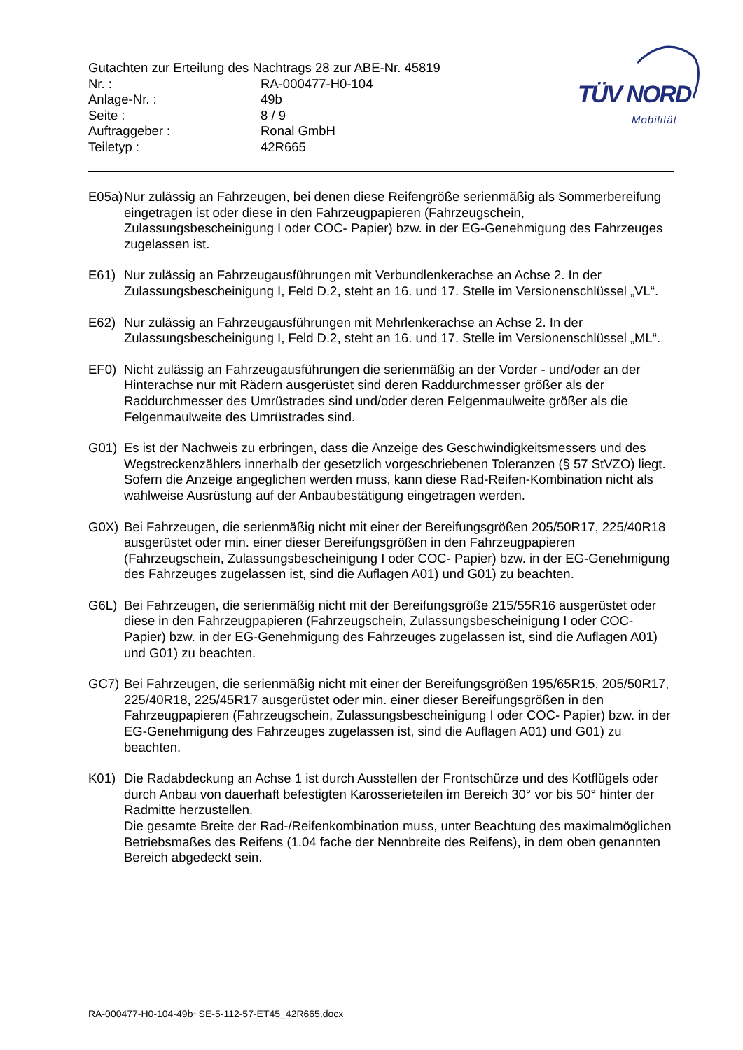Gutachten zur Erteilung des Nachtrags 28 zur ABE-Nr. 45819
Nr. : RA-000477-H0-104
Anlage-Nr. : 49b
Seite : 8 / 9
Auftraggeber : Ronal GmbH
Teiletyp : 42R665
TÜV NORD
Mobilität
E05a) Nur zulässig an Fahrzeugen, bei denen diese Reifengröße serienmäßig als Sommerbereifung eingetragen ist oder diese in den Fahrzeugpapieren (Fahrzeugschein, Zulassungsbescheinigung I oder COC- Papier) bzw. in der EG-Genehmigung des Fahrzeuges zugelassen ist.
E61) Nur zulässig an Fahrzeugausführungen mit Verbundlenkerachse an Achse 2. In der Zulassungsbescheinigung I, Feld D.2, steht an 16. und 17. Stelle im Versionenschlüssel „VL“.
E62) Nur zulässig an Fahrzeugausführungen mit Mehrlenkerachse an Achse 2. In der Zulassungsbescheinigung I, Feld D.2, steht an 16. und 17. Stelle im Versionenschlüssel „ML“.
EF0) Nicht zulässig an Fahrzeugausführungen die serienmäßig an der Vorder - und/oder an der Hinterachse nur mit Rädern ausgerüstet sind deren Raddurchmesser größer als der Raddurchmesser des Umrüstrades sind und/oder deren Felgenmaulweite größer als die Felgenmaulweite des Umrüstrades sind.
G01) Es ist der Nachweis zu erbringen, dass die Anzeige des Geschwindigkeitsmessers und des Wegstreckenzählers innerhalb der gesetzlich vorgeschriebenen Toleranzen (§ 57 StVZO) liegt. Sofern die Anzeige angeglichen werden muss, kann diese Rad-Reifen-Kombination nicht als wahlweise Ausrüstung auf der Anbaubestätigung eingetragen werden.
G0X) Bei Fahrzeugen, die serienmäßig nicht mit einer der Bereifungsgrößen 205/50R17, 225/40R18 ausgerüstet oder min. einer dieser Bereifungsgrößen in den Fahrzeugpapieren (Fahrzeugschein, Zulassungsbescheinigung I oder COC- Papier) bzw. in der EG-Genehmigung des Fahrzeuges zugelassen ist, sind die Auflagen A01) und G01) zu beachten.
G6L) Bei Fahrzeugen, die serienmäßig nicht mit der Bereifungsgröße 215/55R16 ausgerüstet oder diese in den Fahrzeugpapieren (Fahrzeugschein, Zulassungsbescheinigung I oder COC- Papier) bzw. in der EG-Genehmigung des Fahrzeuges zugelassen ist, sind die Auflagen A01) und G01) zu beachten.
GC7) Bei Fahrzeugen, die serienmäßig nicht mit einer der Bereifungsgrößen 195/65R15, 205/50R17, 225/40R18, 225/45R17 ausgerüstet oder min. einer dieser Bereifungsgrößen in den Fahrzeugpapieren (Fahrzeugschein, Zulassungsbescheinigung I oder COC- Papier) bzw. in der EG-Genehmigung des Fahrzeuges zugelassen ist, sind die Auflagen A01) und G01) zu beachten.
K01) Die Radabdeckung an Achse 1 ist durch Ausstellen der Frontschürze und des Kotflügels oder durch Anbau von dauerhaft befestigten Karosserieteilen im Bereich 30° vor bis 50° hinter der Radmitte herzustellen.
Die gesamte Breite der Rad-/Reifenkombination muss, unter Beachtung des maximalmöglichen Betriebsmaßes des Reifens (1.04 fache der Nennbreite des Reifens), in dem oben genannten Bereich abgedeckt sein.
RA-000477-H0-104-49b~SE-5-112-57-ET45_42R665.docx